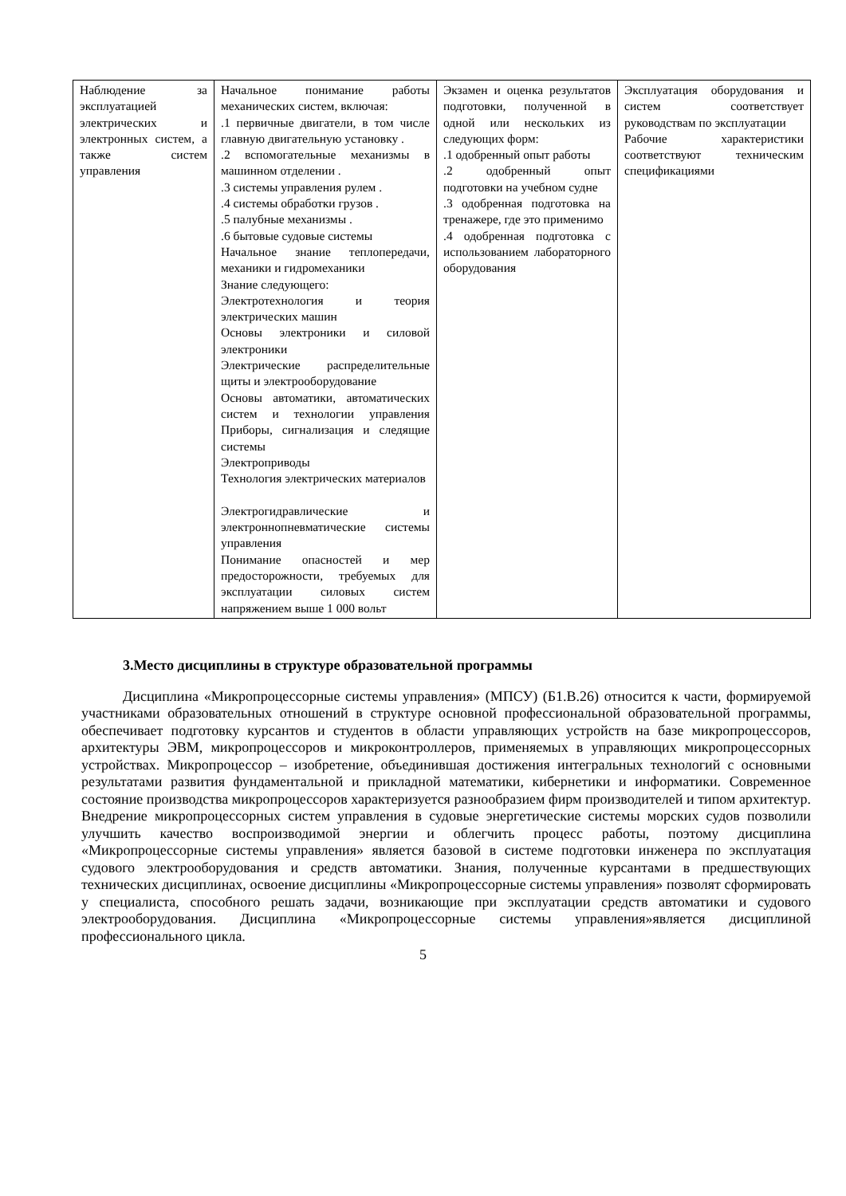| Наблюдение за эксплуатацией электрических и электронных систем, а также систем управления | Начальное понимание работы механических систем, включая: .1 первичные двигатели, в том числе главную двигательную установку . .2 вспомогательные механизмы в машинном отделении . .3 системы управления рулем . .4 системы обработки грузов . .5 палубные механизмы . .6 бытовые судовые системы Начальное знание теплопередачи, механики и гидромеханики Знание следующего: Электротехнология и теория электрических машин Основы электроники и силовой электроники Электрические распределительные щиты и электрооборудование Основы автоматики, автоматических систем и технологии управления Приборы, сигнализация и следящие системы Электроприводы Технология электрических материалов Электрогидравлические и электроннопневматические системы управления Понимание опасностей и мер предосторожности, требуемых для эксплуатации силовых систем напряжением выше 1 000 вольт | Экзамен и оценка результатов подготовки, полученной в одной или нескольких из следующих форм: .1 одобренный опыт работы .2 одобренный опыт подготовки на учебном судне .3 одобренная подготовка на тренажере, где это применимо .4 одобренная подготовка с использованием лабораторного оборудования | Эксплуатация оборудования и систем соответствует руководствам по эксплуатации Рабочие характеристики соответствуют техническим спецификациями |
3.Место дисциплины в структуре образовательной программы
Дисциплина «Микропроцессорные системы управления» (МПСУ) (Б1.В.26) относится к части, формируемой участниками образовательных отношений в структуре основной профессиональной образовательной программы, обеспечивает подготовку курсантов и студентов в области управляющих устройств на базе микропроцессоров, архитектуры ЭВМ, микропроцессоров и микроконтроллеров, применяемых в управляющих микропроцессорных устройствах. Микропроцессор – изобретение, объединившая достижения интегральных технологий с основными результатами развития фундаментальной и прикладной математики, кибернетики и информатики. Современное состояние производства микропроцессоров характеризуется разнообразием фирм производителей и типом архитектур. Внедрение микропроцессорных систем управления в судовые энергетические системы морских судов позволили улучшить качество воспроизводимой энергии и облегчить процесс работы, поэтому дисциплина «Микропроцессорные системы управления» является базовой в системе подготовки инженера по эксплуатация судового электрооборудования и средств автоматики. Знания, полученные курсантами в предшествующих технических дисциплинах, освоение дисциплины «Микропроцессорные системы управления» позволят сформировать у специалиста, способного решать задачи, возникающие при эксплуатации средств автоматики и судового электрооборудования. Дисциплина «Микропроцессорные системы управления»является дисциплиной профессионального цикла.
5